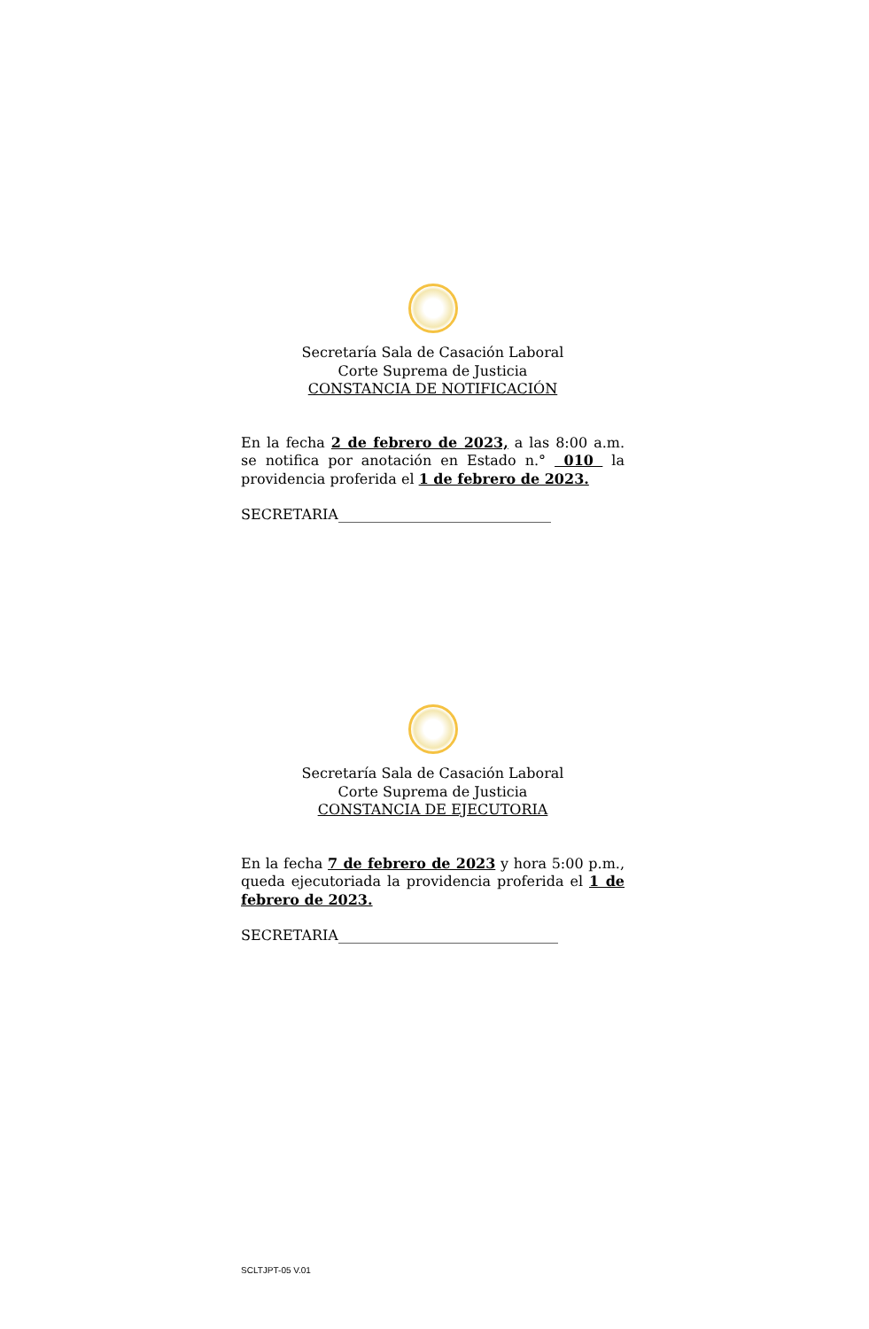Secretaría Sala de Casación Laboral
Corte Suprema de Justicia
CONSTANCIA DE NOTIFICACIÓN
En la fecha 2 de febrero de 2023, a las 8:00 a.m. se notifica por anotación en Estado n.° 010 la providencia proferida el 1 de febrero de 2023.
SECRETARIA______________________________
Secretaría Sala de Casación Laboral
Corte Suprema de Justicia
CONSTANCIA DE EJECUTORIA
En la fecha 7 de febrero de 2023 y hora 5:00 p.m., queda ejecutoriada la providencia proferida el 1 de febrero de 2023.
SECRETARIA_______________________________
SCLTJPT-05 V.01